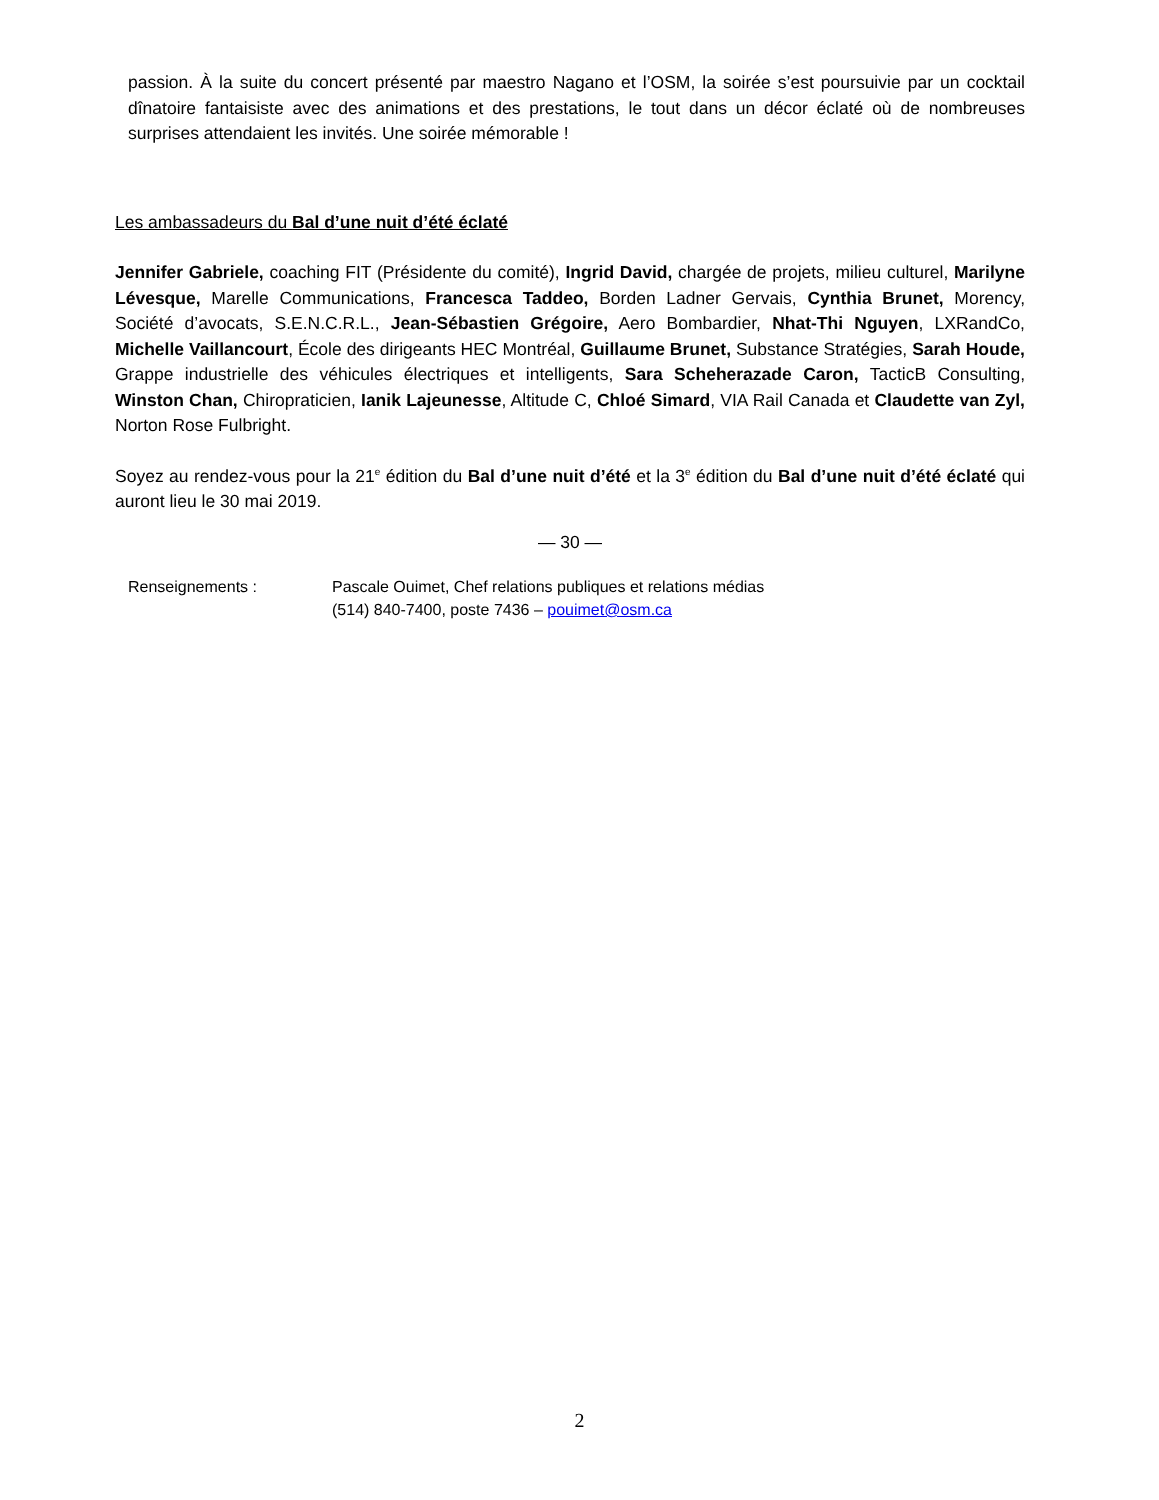passion. À la suite du concert présenté par maestro Nagano et l’OSM, la soirée s’est poursuivie par un cocktail dînatoire fantaisiste avec des animations et des prestations, le tout dans un décor éclaté où de nombreuses surprises attendaient les invités. Une soirée mémorable !
Les ambassadeurs du Bal d’une nuit d’été éclaté
Jennifer Gabriele, coaching FIT (Présidente du comité), Ingrid David, chargée de projets, milieu culturel, Marilyne Lévesque, Marelle Communications, Francesca Taddeo, Borden Ladner Gervais, Cynthia Brunet, Morency, Société d’avocats, S.E.N.C.R.L., Jean-Sébastien Grégoire, Aero Bombardier, Nhat-Thi Nguyen, LXRandCo, Michelle Vaillancourt, École des dirigeants HEC Montréal, Guillaume Brunet, Substance Stratégies, Sarah Houde, Grappe industrielle des véhicules électriques et intelligents, Sara Scheherazade Caron, TacticB Consulting, Winston Chan, Chiropraticien, Ianik Lajeunesse, Altitude C, Chloé Simard, VIA Rail Canada et Claudette van Zyl, Norton Rose Fulbright.
Soyez au rendez-vous pour la 21<sup>e</sup> édition du Bal d’une nuit d’été et la 3<sup>e</sup> édition du Bal d’une nuit d’été éclaté qui auront lieu le 30 mai 2019.
— 30 —
Renseignements : Pascale Ouimet, Chef relations publiques et relations médias
(514) 840-7400, poste 7436 – pouimet@osm.ca
2